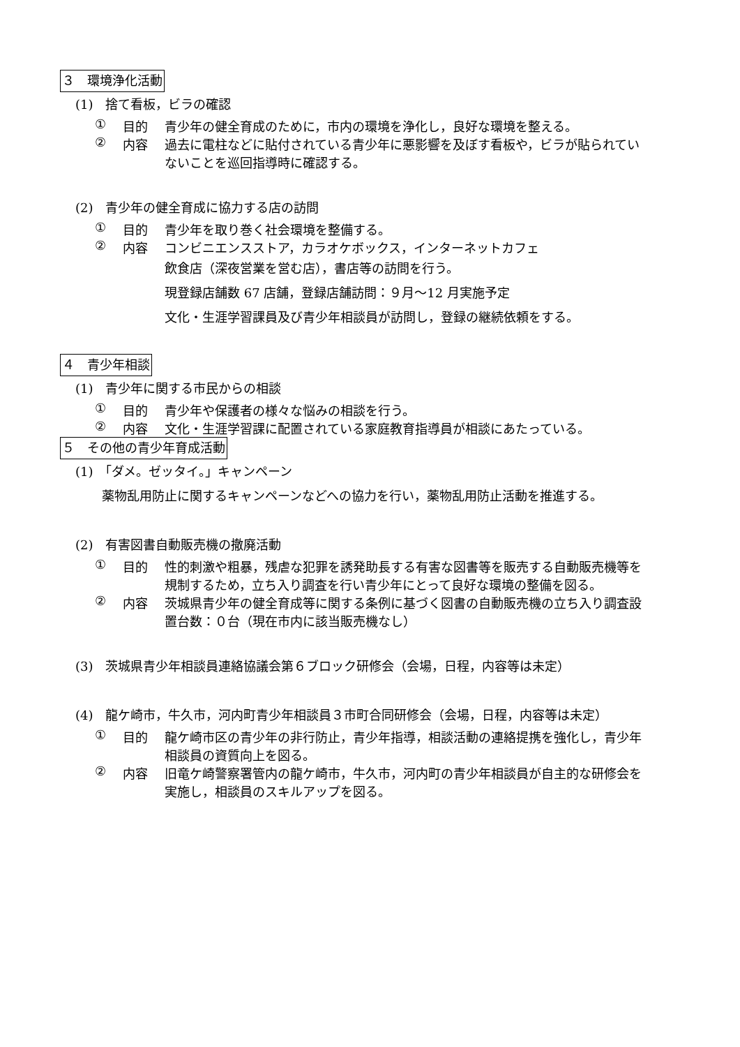３　環境浄化活動
(1)　捨て看板，ビラの確認
① 目的 青少年の健全育成のために，市内の環境を浄化し，良好な環境を整える。
② 内容 過去に電柱などに貼付されている青少年に悪影響を及ぼす看板や，ビラが貼られていないことを巡回指導時に確認する。
(2)　青少年の健全育成に協力する店の訪問
① 目的 青少年を取り巻く社会環境を整備する。
② 内容 コンビニエンスストア，カラオケボックス，インターネットカフェ
飲食店（深夜営業を営む店），書店等の訪問を行う。
現登録店舗数 67 店舗，登録店舗訪問：９月～12 月実施予定
文化・生涯学習課員及び青少年相談員が訪問し，登録の継続依頼をする。
４　青少年相談
(1)　青少年に関する市民からの相談
① 目的 青少年や保護者の様々な悩みの相談を行う。
② 内容 文化・生涯学習課に配置されている家庭教育指導員が相談にあたっている。
５　その他の青少年育成活動
(1)　「ダメ。ゼッタイ。」キャンペーン
薬物乱用防止に関するキャンペーンなどへの協力を行い，薬物乱用防止活動を推進する。
(2)　有害図書自動販売機の撤廃活動
① 目的 性的刺激や粗暴，残虐な犯罪を誘発助長する有害な図書等を販売する自動販売機等を規制するため，立ち入り調査を行い青少年にとって良好な環境の整備を図る。
② 内容 茨城県青少年の健全育成等に関する条例に基づく図書の自動販売機の立ち入り調査設置台数：０台（現在市内に該当販売機なし）
(3)　茨城県青少年相談員連絡協議会第６ブロック研修会（会場，日程，内容等は未定）
(4)　龍ケ崎市，牛久市，河内町青少年相談員３市町合同研修会（会場，日程，内容等は未定）
① 目的 龍ケ崎市区の青少年の非行防止，青少年指導，相談活動の連絡提携を強化し，青少年相談員の資質向上を図る。
② 内容 旧竜ケ崎警察署管内の龍ケ崎市，牛久市，河内町の青少年相談員が自主的な研修会を実施し，相談員のスキルアップを図る。